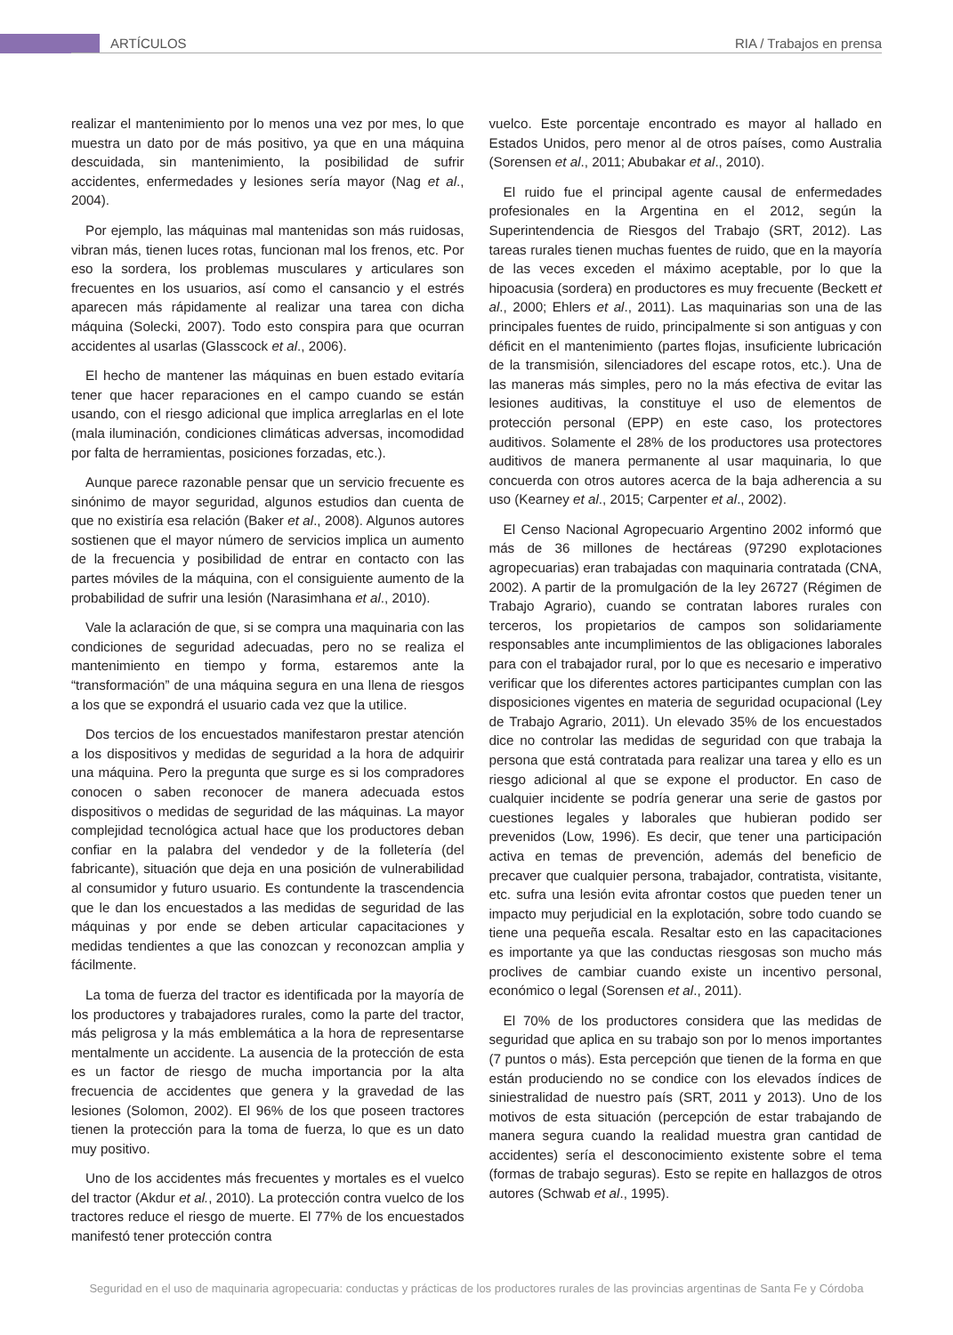ARTÍCULOS RIA / Trabajos en prensa
realizar el mantenimiento por lo menos una vez por mes, lo que muestra un dato por de más positivo, ya que en una máquina descuidada, sin mantenimiento, la posibilidad de sufrir accidentes, enfermedades y lesiones sería mayor (Nag et al., 2004).
Por ejemplo, las máquinas mal mantenidas son más ruidosas, vibran más, tienen luces rotas, funcionan mal los frenos, etc. Por eso la sordera, los problemas musculares y articulares son frecuentes en los usuarios, así como el cansancio y el estrés aparecen más rápidamente al realizar una tarea con dicha máquina (Solecki, 2007). Todo esto conspira para que ocurran accidentes al usarlas (Glasscock et al., 2006).
El hecho de mantener las máquinas en buen estado evitaría tener que hacer reparaciones en el campo cuando se están usando, con el riesgo adicional que implica arreglarlas en el lote (mala iluminación, condiciones climáticas adversas, incomodidad por falta de herramientas, posiciones forzadas, etc.).
Aunque parece razonable pensar que un servicio frecuente es sinónimo de mayor seguridad, algunos estudios dan cuenta de que no existiría esa relación (Baker et al., 2008). Algunos autores sostienen que el mayor número de servicios implica un aumento de la frecuencia y posibilidad de entrar en contacto con las partes móviles de la máquina, con el consiguiente aumento de la probabilidad de sufrir una lesión (Narasimhana et al., 2010).
Vale la aclaración de que, si se compra una maquinaria con las condiciones de seguridad adecuadas, pero no se realiza el mantenimiento en tiempo y forma, estaremos ante la “transformación” de una máquina segura en una llena de riesgos a los que se expondrá el usuario cada vez que la utilice.
Dos tercios de los encuestados manifestaron prestar atención a los dispositivos y medidas de seguridad a la hora de adquirir una máquina. Pero la pregunta que surge es si los compradores conocen o saben reconocer de manera adecuada estos dispositivos o medidas de seguridad de las máquinas. La mayor complejidad tecnológica actual hace que los productores deban confiar en la palabra del vendedor y de la folletería (del fabricante), situación que deja en una posición de vulnerabilidad al consumidor y futuro usuario. Es contundente la trascendencia que le dan los encuestados a las medidas de seguridad de las máquinas y por ende se deben articular capacitaciones y medidas tendientes a que las conozcan y reconozcan amplia y fácilmente.
La toma de fuerza del tractor es identificada por la mayoría de los productores y trabajadores rurales, como la parte del tractor, más peligrosa y la más emblemática a la hora de representarse mentalmente un accidente. La ausencia de la protección de esta es un factor de riesgo de mucha importancia por la alta frecuencia de accidentes que genera y la gravedad de las lesiones (Solomon, 2002). El 96% de los que poseen tractores tienen la protección para la toma de fuerza, lo que es un dato muy positivo.
Uno de los accidentes más frecuentes y mortales es el vuelco del tractor (Akdur et al., 2010). La protección contra vuelco de los tractores reduce el riesgo de muerte. El 77% de los encuestados manifestó tener protección contra
vuelco. Este porcentaje encontrado es mayor al hallado en Estados Unidos, pero menor al de otros países, como Australia (Sorensen et al., 2011; Abubakar et al., 2010).
El ruido fue el principal agente causal de enfermedades profesionales en la Argentina en el 2012, según la Superintendencia de Riesgos del Trabajo (SRT, 2012). Las tareas rurales tienen muchas fuentes de ruido, que en la mayoría de las veces exceden el máximo aceptable, por lo que la hipoacusia (sordera) en productores es muy frecuente (Beckett et al., 2000; Ehlers et al., 2011). Las maquinarias son una de las principales fuentes de ruido, principalmente si son antiguas y con déficit en el mantenimiento (partes flojas, insuficiente lubricación de la transmisión, silenciadores del escape rotos, etc.). Una de las maneras más simples, pero no la más efectiva de evitar las lesiones auditivas, la constituye el uso de elementos de protección personal (EPP) en este caso, los protectores auditivos. Solamente el 28% de los productores usa protectores auditivos de manera permanente al usar maquinaria, lo que concuerda con otros autores acerca de la baja adherencia a su uso (Kearney et al., 2015; Carpenter et al., 2002).
El Censo Nacional Agropecuario Argentino 2002 informó que más de 36 millones de hectáreas (97290 explotaciones agropecuarias) eran trabajadas con maquinaria contratada (CNA, 2002). A partir de la promulgación de la ley 26727 (Régimen de Trabajo Agrario), cuando se contratan labores rurales con terceros, los propietarios de campos son solidariamente responsables ante incumplimientos de las obligaciones laborales para con el trabajador rural, por lo que es necesario e imperativo verificar que los diferentes actores participantes cumplan con las disposiciones vigentes en materia de seguridad ocupacional (Ley de Trabajo Agrario, 2011). Un elevado 35% de los encuestados dice no controlar las medidas de seguridad con que trabaja la persona que está contratada para realizar una tarea y ello es un riesgo adicional al que se expone el productor. En caso de cualquier incidente se podría generar una serie de gastos por cuestiones legales y laborales que hubieran podido ser prevenidos (Low, 1996). Es decir, que tener una participación activa en temas de prevención, además del beneficio de precaver que cualquier persona, trabajador, contratista, visitante, etc. sufra una lesión evita afrontar costos que pueden tener un impacto muy perjudicial en la explotación, sobre todo cuando se tiene una pequeña escala. Resaltar esto en las capacitaciones es importante ya que las conductas riesgosas son mucho más proclives de cambiar cuando existe un incentivo personal, económico o legal (Sorensen et al., 2011).
El 70% de los productores considera que las medidas de seguridad que aplica en su trabajo son por lo menos importantes (7 puntos o más). Esta percepción que tienen de la forma en que están produciendo no se condice con los elevados índices de siniestralidad de nuestro país (SRT, 2011 y 2013). Uno de los motivos de esta situación (percepción de estar trabajando de manera segura cuando la realidad muestra gran cantidad de accidentes) sería el desconocimiento existente sobre el tema (formas de trabajo seguras). Esto se repite en hallazgos de otros autores (Schwab et al., 1995).
Seguridad en el uso de maquinaria agropecuaria: conductas y prácticas de los productores rurales de las provincias argentinas de Santa Fe y Córdoba